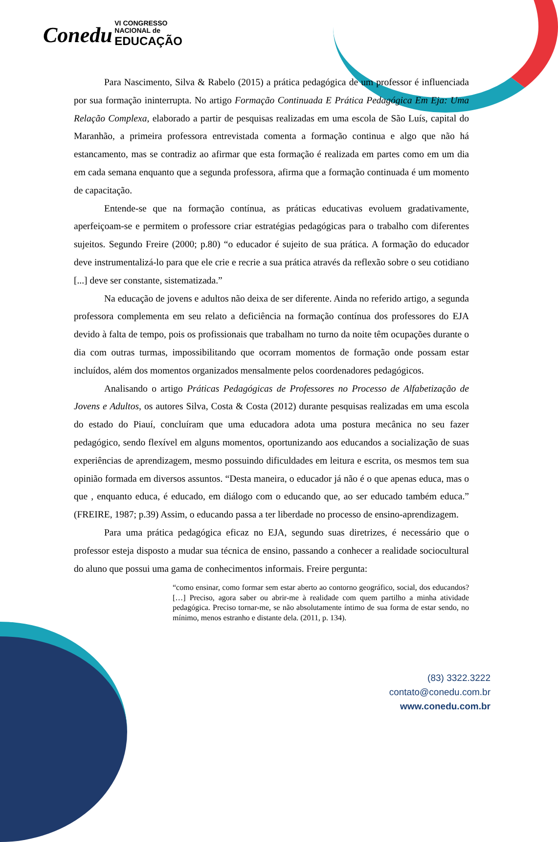Conedu VI CONGRESSO
NACIONAL de
EDUCAÇÃO
Para Nascimento, Silva & Rabelo (2015) a prática pedagógica de um professor é influenciada por sua formação ininterrupta. No artigo Formação Continuada E Prática Pedagógica Em Eja: Uma Relação Complexa, elaborado a partir de pesquisas realizadas em uma escola de São Luís, capital do Maranhão, a primeira professora entrevistada comenta a formação continua e algo que não há estancamento, mas se contradiz ao afirmar que esta formação é realizada em partes como em um dia em cada semana enquanto que a segunda professora, afirma que a formação continuada é um momento de capacitação.
Entende-se que na formação contínua, as práticas educativas evoluem gradativamente, aperfeiçoam-se e permitem o professore criar estratégias pedagógicas para o trabalho com diferentes sujeitos. Segundo Freire (2000; p.80) “o educador é sujeito de sua prática. A formação do educador deve instrumentalizá-lo para que ele crie e recrie a sua prática através da reflexão sobre o seu cotidiano [...] deve ser constante, sistematizada.”
Na educação de jovens e adultos não deixa de ser diferente. Ainda no referido artigo, a segunda professora complementa em seu relato a deficiência na formação contínua dos professores do EJA devido à falta de tempo, pois os profissionais que trabalham no turno da noite têm ocupações durante o dia com outras turmas, impossibilitando que ocorram momentos de formação onde possam estar incluídos, além dos momentos organizados mensalmente pelos coordenadores pedagógicos.
Analisando o artigo Práticas Pedagógicas de Professores no Processo de Alfabetização de Jovens e Adultos, os autores Silva, Costa & Costa (2012) durante pesquisas realizadas em uma escola do estado do Piauí, concluíram que uma educadora adota uma postura mecânica no seu fazer pedagógico, sendo flexível em alguns momentos, oportunizando aos educandos a socialização de suas experiências de aprendizagem, mesmo possuindo dificuldades em leitura e escrita, os mesmos tem sua opinião formada em diversos assuntos. “Desta maneira, o educador já não é o que apenas educa, mas o que , enquanto educa, é educado, em diálogo com o educando que, ao ser educado também educa.” (FREIRE, 1987; p.39) Assim, o educando passa a ter liberdade no processo de ensino-aprendizagem.
Para uma prática pedagógica eficaz no EJA, segundo suas diretrizes, é necessário que o professor esteja disposto a mudar sua técnica de ensino, passando a conhecer a realidade sociocultural do aluno que possui uma gama de conhecimentos informais. Freire pergunta:
“como ensinar, como formar sem estar aberto ao contorno geográfico, social, dos educandos?[…] Preciso, agora saber ou abrir-me à realidade com quem partilho a minha atividade pedagógica. Preciso tornar-me, se não absolutamente íntimo de sua forma de estar sendo, no mínimo, menos estranho e distante dela. (2011, p. 134).
(83) 3322.3222
contato@conedu.com.br
www.conedu.com.br